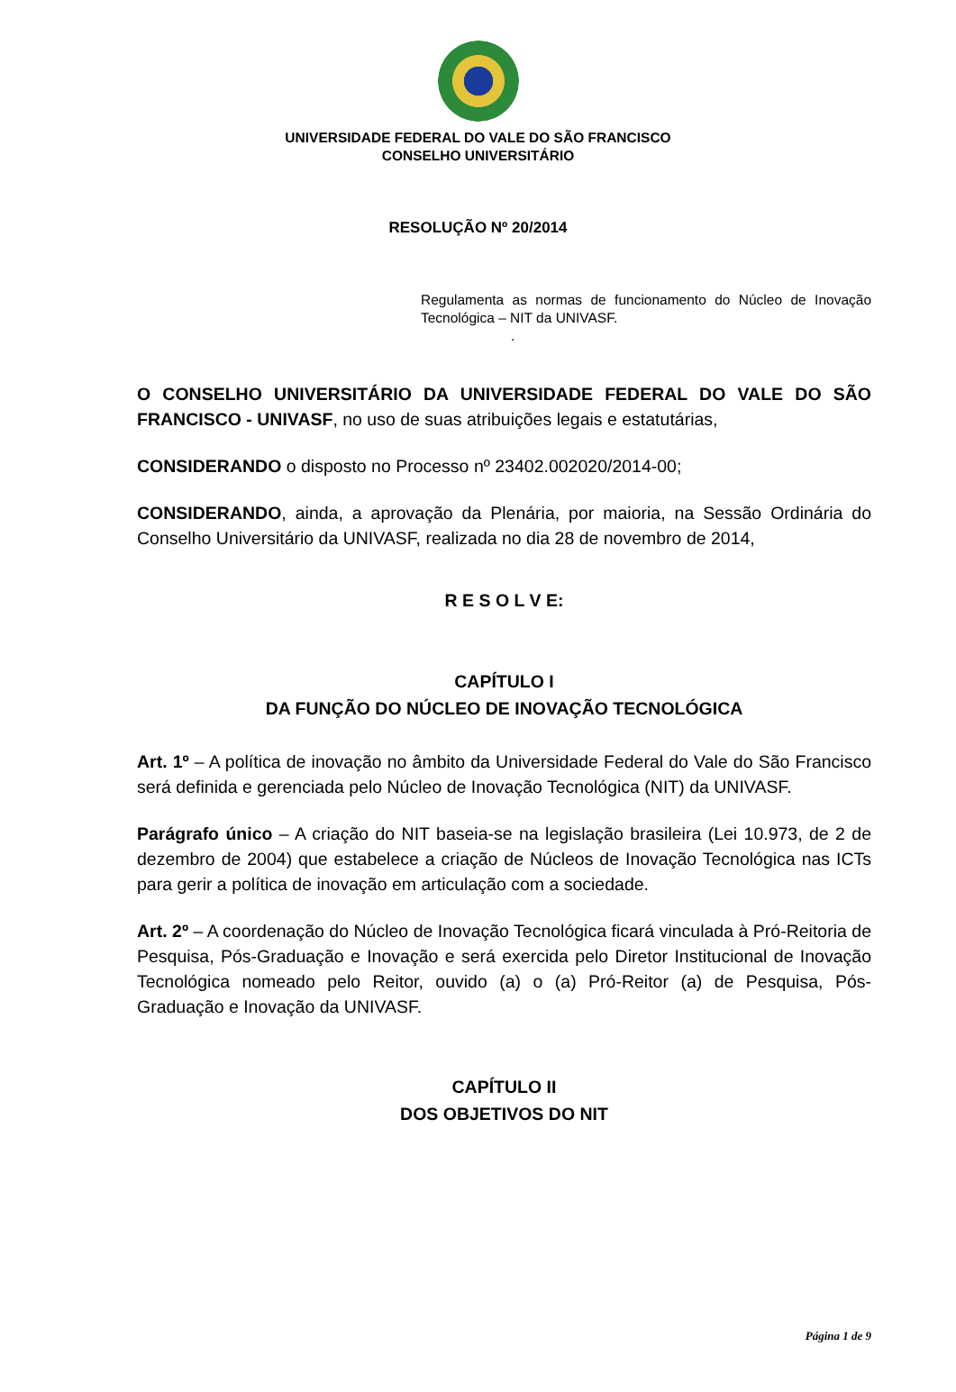UNIVERSIDADE FEDERAL DO VALE DO SÃO FRANCISCO
CONSELHO UNIVERSITÁRIO
RESOLUÇÃO Nº 20/2014
Regulamenta as normas de funcionamento do Núcleo de Inovação Tecnológica – NIT da UNIVASF.
.
O CONSELHO UNIVERSITÁRIO DA UNIVERSIDADE FEDERAL DO VALE DO SÃO FRANCISCO - UNIVASF, no uso de suas atribuições legais e estatutárias,
CONSIDERANDO o disposto no Processo nº 23402.002020/2014-00;
CONSIDERANDO, ainda, a aprovação da Plenária, por maioria, na Sessão Ordinária do Conselho Universitário da UNIVASF, realizada no dia 28 de novembro de 2014,
R E S O L V E:
CAPÍTULO I
DA FUNÇÃO DO NÚCLEO DE INOVAÇÃO TECNOLÓGICA
Art. 1º – A política de inovação no âmbito da Universidade Federal do Vale do São Francisco será definida e gerenciada pelo Núcleo de Inovação Tecnológica (NIT) da UNIVASF.
Parágrafo único – A criação do NIT baseia-se na legislação brasileira (Lei 10.973, de 2 de dezembro de 2004) que estabelece a criação de Núcleos de Inovação Tecnológica nas ICTs para gerir a política de inovação em articulação com a sociedade.
Art. 2º – A coordenação do Núcleo de Inovação Tecnológica ficará vinculada à Pró-Reitoria de Pesquisa, Pós-Graduação e Inovação e será exercida pelo Diretor Institucional de Inovação Tecnológica nomeado pelo Reitor, ouvido (a) o (a) Pró-Reitor (a) de Pesquisa, Pós-Graduação e Inovação da UNIVASF.
CAPÍTULO II
DOS OBJETIVOS DO NIT
Página 1 de 9